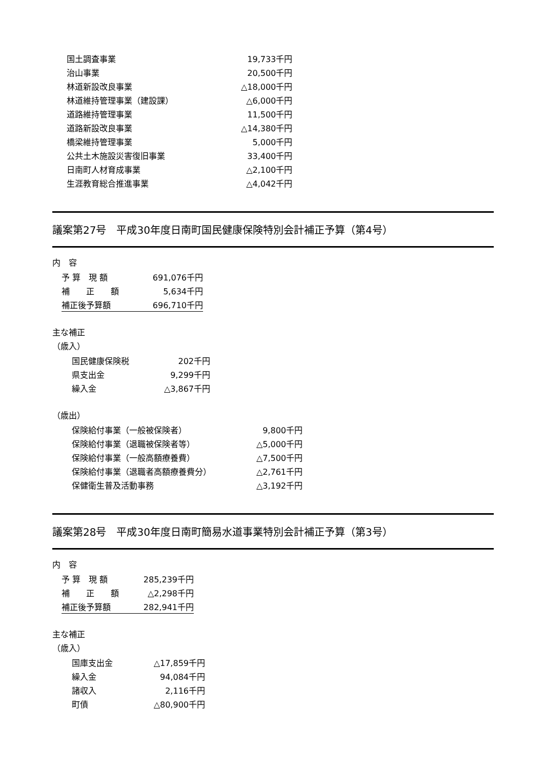| 国土調査事業 | 19,733千円 |
| 治山事業 | 20,500千円 |
| 林道新設改良事業 | △18,000千円 |
| 林道維持管理事業（建設課） | △6,000千円 |
| 道路維持管理事業 | 11,500千円 |
| 道路新設改良事業 | △14,380千円 |
| 橋梁維持管理事業 | 5,000千円 |
| 公共土木施設災害復旧事業 | 33,400千円 |
| 日南町人材育成事業 | △2,100千円 |
| 生涯教育総合推進事業 | △4,042千円 |
議案第27号　平成30年度日南町国民健康保険特別会計補正予算（第4号）
内　容
| 予 算 現 額 | 691,076千円 |
| 補 正 額 | 5,634千円 |
| 補正後予算額 | 696,710千円 |
主な補正
（歳入）
| 国民健康保険税 | 202千円 |
| 県支出金 | 9,299千円 |
| 繰入金 | △3,867千円 |
（歳出）
| 保険給付事業（一般被保険者） | 9,800千円 |
| 保険給付事業（退職被保険者等） | △5,000千円 |
| 保険給付事業（一般高額療養費） | △7,500千円 |
| 保険給付事業（退職者高額療養費分） | △2,761千円 |
| 保健衛生普及活動事務 | △3,192千円 |
議案第28号　平成30年度日南町簡易水道事業特別会計補正予算（第3号）
内　容
| 予 算 現 額 | 285,239千円 |
| 補 正 額 | △2,298千円 |
| 補正後予算額 | 282,941千円 |
主な補正
（歳入）
| 国庫支出金 | △17,859千円 |
| 繰入金 | 94,084千円 |
| 諸収入 | 2,116千円 |
| 町債 | △80,900千円 |